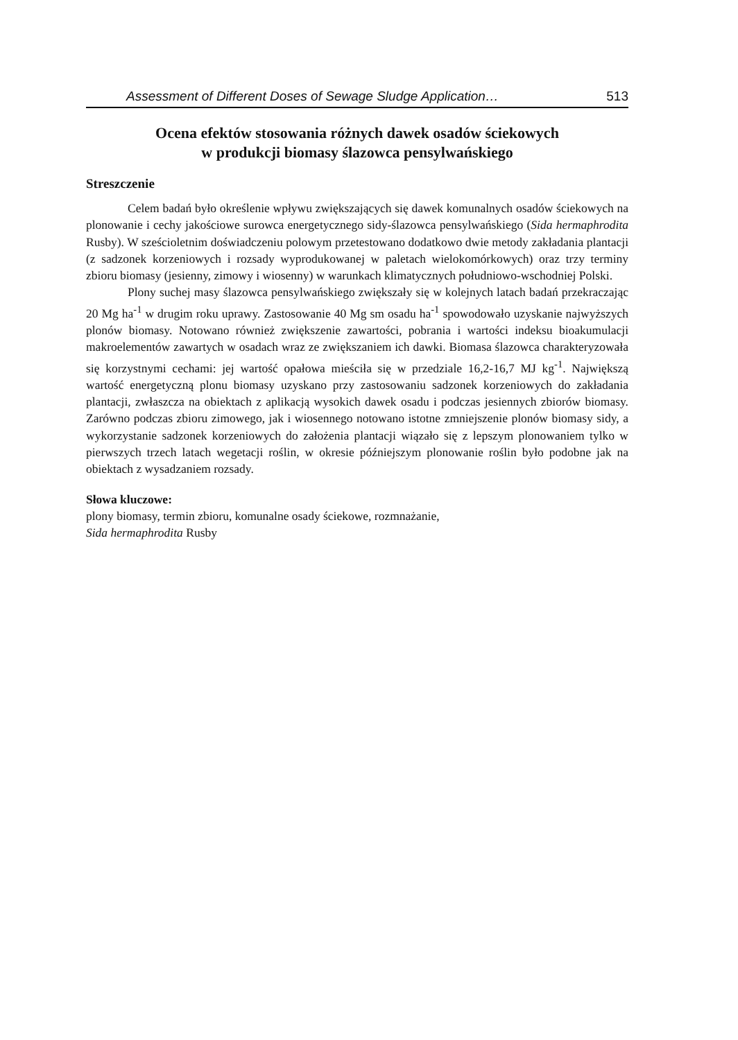Assessment of Different Doses of Sewage Sludge Application… 513
Ocena efektów stosowania różnych dawek osadów ściekowych
w produkcji biomasy ślazowca pensylwańskiego
Streszczenie
Celem badań było określenie wpływu zwiększających się dawek komunalnych osadów ściekowych na plonowanie i cechy jakościowe surowca energetycznego sidy-ślazowca pensylwańskiego (Sida hermaphrodita Rusby). W sześcioletnim doświadczeniu polowym przetestowano dodatkowo dwie metody zakładania plantacji (z sadzonek korzeniowych i rozsady wyprodukowanej w paletach wielokomórkowych) oraz trzy terminy zbioru biomasy (jesienny, zimowy i wiosenny) w warunkach klimatycznych południowo-wschodniej Polski.
Plony suchej masy ślazowca pensylwańskiego zwiększały się w kolejnych latach badań przekraczając 20 Mg ha<sup>-1</sup> w drugim roku uprawy. Zastosowanie 40 Mg sm osadu ha<sup>-1</sup> spowodowało uzyskanie najwyższych plonów biomasy. Notowano również zwiększenie zawartości, pobrania i wartości indeksu bioakumulacji makroelementów zawartych w osadach wraz ze zwiększaniem ich dawki. Biomasa ślazowca charakteryzowała się korzystnymi cechami: jej wartość opałowa mieściła się w przedziale 16,2-16,7 MJ kg<sup>-1</sup>. Największą wartość energetyczną plonu biomasy uzyskano przy zastosowaniu sadzonek korzeniowych do zakładania plantacji, zwłaszcza na obiektach z aplikacją wysokich dawek osadu i podczas jesiennych zbiorów biomasy. Zarówno podczas zbioru zimowego, jak i wiosennego notowano istotne zmniejszenie plonów biomasy sidy, a wykorzystanie sadzonek korzeniowych do założenia plantacji wiązało się z lepszym plonowaniem tylko w pierwszych trzech latach wegetacji roślin, w okresie późniejszym plonowanie roślin było podobne jak na obiektach z wysadzaniem rozsady.
Słowa kluczowe:
plony biomasy, termin zbioru, komunalne osady ściekowe, rozmnażanie,
Sida hermaphrodita Rusby